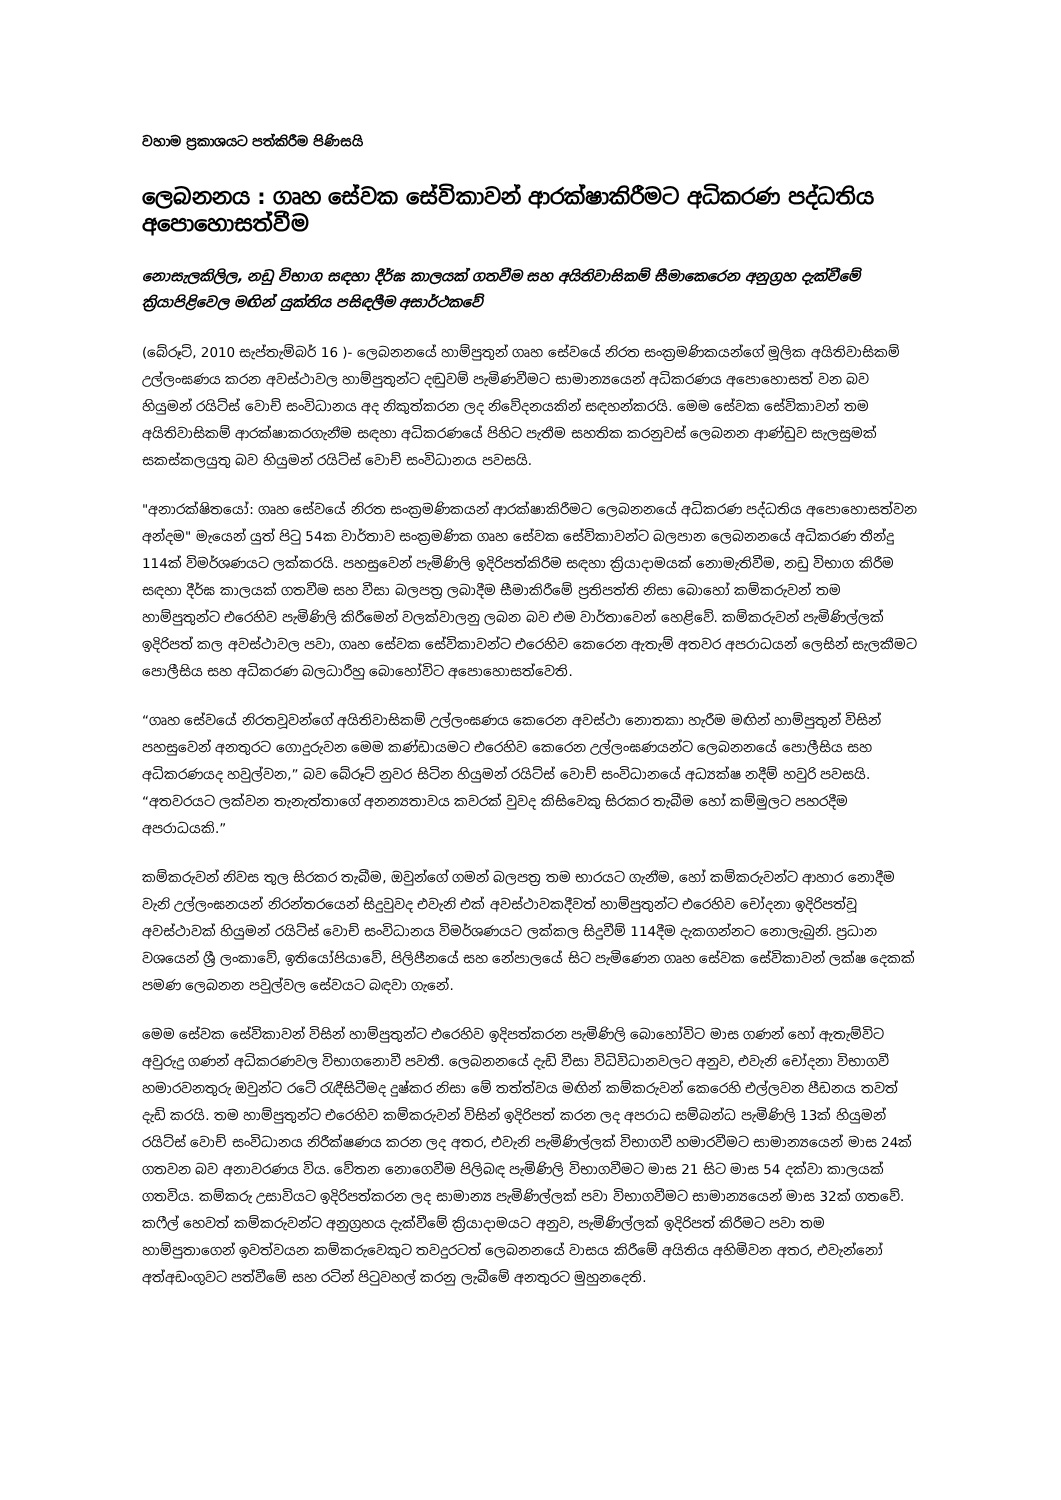වහාම ප්‍රකාශයට පත්කිරීම පිණිසයි
ලෙබනනය : ගෘහ සේවක සේවිකාවන් ආරක්ෂාකිරීමට අධිකරණ පද්ධතිය අපොහොසත්වීම
නොසැලකිලිල, නඩු විභාග සඳහා දීර්ඝ කාලයක් ගතවීම සහ අයිතිවාසිකම් සීමාකෙරෙන අනුග්‍රහ දැක්වීමේ ක්‍රියාපිළිවෙල මඟින් යුක්තිය පසිඳලීම අසාර්ථකවේ
(බේරූට්, 2010 සැප්තැම්බර් 16 )- ලෙබනනයේ හාම්පුතුන් ගෘහ සේවයේ නිරත සංක්‍රමණිකයන්ගේ මූලික අයිතිවාසිකම් උල්ලංඝණය කරන අවස්ථාවල හාම්පුතුන්ට දඬුවම් පැමිණවීමට සාමාන්‍යයෙන් අධිකරණය අපොහොසත් වන බව හියුමන් රයිට්ස් වොච් සංවිධානය අද නිකුත්කරන ලද නිවේදනයකින් සඳහන්කරයි. මෙම සේවක සේවිකාවන් තම අයිතිවාසිකම් ආරක්ෂාකරගැනීම සඳහා අධිකරණයේ පිහිට පැතීම සහතික කරනුවස් ලෙබනන ආණ්ඩුව සැලසුමක් සකස්කලයුතු බව හියුමන් රයිට්ස් වොච් සංවිධානය පවසයි.
"අනාරක්ෂිතයෝ: ගෘහ සේවයේ නිරත සංක්‍රමණිකයන් ආරක්ෂාකිරීමට ලෙබනනයේ අධිකරණ පද්ධතිය අපොහොසත්වන අන්දම" මැයෙන් යුත් පිටු 54ක වාර්තාව සංක්‍රමණික ගෘහ සේවක සේවිකාවන්ට බලපාන ලෙබනනයේ අධිකරණ තීන්දු 114ක් විමර්ශණයට ලක්කරයි. පහසුවෙන් පැමිණිලි ඉදිරිපත්කිරීම සඳහා ක්‍රියාදාමයක් නොමැතිවීම, නඩු විභාග කිරීම සඳහා දීර්ඝ කාලයක් ගතවීම සහ වීසා බලපත්‍ර ලබාදීම සීමාකිරීමේ ප්‍රතිපත්ති නිසා බොහෝ කම්කරුවන් තම හාම්පුතුන්ට එරෙහිව පැමිණිලි කිරීමෙන් වලක්වාලනු ලබන බව එම වාර්තාවෙන් හෙළිවේ. කම්කරුවන් පැමිණිල්ලක් ඉදිරිපත් කල අවස්ථාවල පවා, ගෘහ සේවක සේවිකාවන්ට එරෙහිව කෙරෙන ඇතැම් අතවර අපරාධයන් ලෙසින් සැලකීමට පොලීසිය සහ අධිකරණ බලධාරීහු බොහෝවිට අපොහොසත්වෙති.
“ගෘහ සේවයේ නිරතවූවන්ගේ අයිතිවාසිකම් උල්ලංඝණය කෙරෙන අවස්ථා නොතකා හැරීම මඟින් හාම්පුතුන් විසින් පහසුවෙන් අනතුරට ගොදුරුවන මෙම කණ්ඩායමට එරෙහිව කෙරෙන උල්ලංඝණයන්ට ලෙබනනයේ පොලීසිය සහ අධිකරණයද හවුල්වන,” බව බේරූට් නුවර සිටින හියුමන් රයිට්ස් වොච් සංවිධානයේ අධ්‍යක්ෂ නදීම් හවුරි පවසයි. “අතවරයට ලක්වන තැනැත්තාගේ අනන්‍යතාවය කවරක් වුවද කිසිවෙකු සිරකර තැබීම හෝ කම්මුලට පහරදීම අපරාධයකි.”
කම්කරුවන් නිවස තුල සිරකර තැබීම, ඔවුන්ගේ ගමන් බලපත්‍ර තම භාරයට ගැනීම, හෝ කම්කරුවන්ට ආහාර නොදීම වැනි උල්ලංඝනයන් නිරන්තරයෙන් සිදුවුවද එවැනි එක් අවස්ථාවකදීවත් හාම්පුතුන්ට එරෙහිව චෝදනා ඉදිරිපත්වූ අවස්ථාවක් හියුමන් රයිට්ස් වොච් සංවිධානය විමර්ශණයට ලක්කල සිදුවීම් 114දීම දැකගන්නට නොලැබුනි. ප්‍රධාන වශයෙන් ශ්‍රී ලංකාවේ, ඉතියෝපියාවේ, පිලිපීනයේ සහ නේපාලයේ සිට පැමිණෙන ගෘහ සේවක සේවිකාවන් ලක්ෂ දෙකක් පමණ ලෙබනන පවුල්වල සේවයට බඳවා ගැනේ.
මෙම සේවක සේවිකාවන් විසින් හාම්පුතුන්ට එරෙහිව ඉදිපත්කරන පැමිණිලි බොහෝවිට මාස ගණන් හෝ ඇතැම්විට අවුරුදු ගණන් අධිකරණවල විභාගනොවී පවතී. ලෙබනනයේ දැඩි වීසා විධිවිධානවලට අනුව, එවැනි චෝදනා විභාගවී හමාරවනතුරු ඔවුන්ට රටේ රැඳීසිටීමද දුෂ්කර නිසා මේ තත්ත්වය මඟින් කම්කරුවන් කෙරෙහි එල්ලවන පීඩනය තවත් දැඩි කරයි. තම හාම්පුතුන්ට එරෙහිව කම්කරුවන් විසින් ඉදිරිපත් කරන ලද අපරාධ සම්බන්ධ පැමිණිලි 13ක් හියුමන් රයිට්ස් වොච් සංවිධානය නිරීක්ෂණය කරන ලද අතර, එවැනි පැමිණිල්ලක් විභාගවී හමාරවීමට සාමාන්‍යයෙන් මාස 24ක් ගතවන බව අනාවරණය විය. වේතන නොගෙවීම පිලිබඳ පැමිණිලි විභාගවීමට මාස 21 සිට මාස 54 දක්වා කාලයක් ගතවිය. කම්කරු උසාවියට ඉදිරිපත්කරන ලද සාමාන්‍ය පැමිණිල්ලක් පවා විභාගවීමට සාමාන්‍යයෙන් මාස 32ක් ගතවේ. කෆීල් හෙවත් කම්කරුවන්ට අනුග්‍රහය දැක්වීමේ ක්‍රියාදාමයට අනුව, පැමිණිල්ලක් ඉදිරිපත් කිරීමට පවා තම හාම්පුතාගෙන් ඉවත්වයන කම්කරුවෙකුට තවදුරටත් ලෙබනනයේ වාසය කිරීමේ අයිතිය අහිමිවන අතර, එවැන්නෝ අත්අඩංගුවට පත්වීමේ සහ රටින් පිටුවහල් කරනු ලැබීමේ අනතුරට මුහුනදෙති.